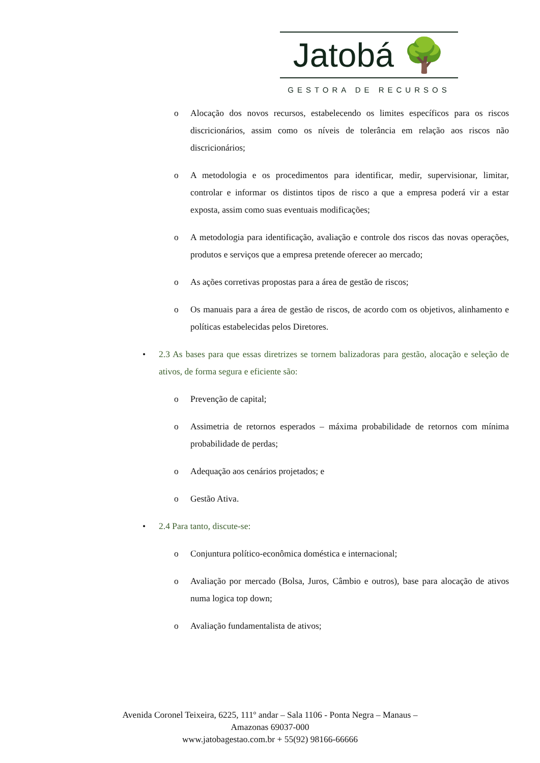Jatobá 🌳
GESTORA DE RECURSOS
o Alocação dos novos recursos, estabelecendo os limites específicos para os riscos discricionários, assim como os níveis de tolerância em relação aos riscos não discricionários;
o A metodologia e os procedimentos para identificar, medir, supervisionar, limitar, controlar e informar os distintos tipos de risco a que a empresa poderá vir a estar exposta, assim como suas eventuais modificações;
o A metodologia para identificação, avaliação e controle dos riscos das novas operações, produtos e serviços que a empresa pretende oferecer ao mercado;
o As ações corretivas propostas para a área de gestão de riscos;
o Os manuais para a área de gestão de riscos, de acordo com os objetivos, alinhamento e políticas estabelecidas pelos Diretores.
• 2.3 As bases para que essas diretrizes se tornem balizadoras para gestão, alocação e seleção de ativos, de forma segura e eficiente são:
o Prevenção de capital;
o Assimetria de retornos esperados – máxima probabilidade de retornos com mínima probabilidade de perdas;
o Adequação aos cenários projetados; e
o Gestão Ativa.
• 2.4 Para tanto, discute-se:
o Conjuntura político-econômica doméstica e internacional;
o Avaliação por mercado (Bolsa, Juros, Câmbio e outros), base para alocação de ativos numa logica top down;
o Avaliação fundamentalista de ativos;
Avenida Coronel Teixeira, 6225, 111º andar – Sala 1106 - Ponta Negra – Manaus –
Amazonas 69037-000
www.jatobagestao.com.br + 55(92) 98166-66666